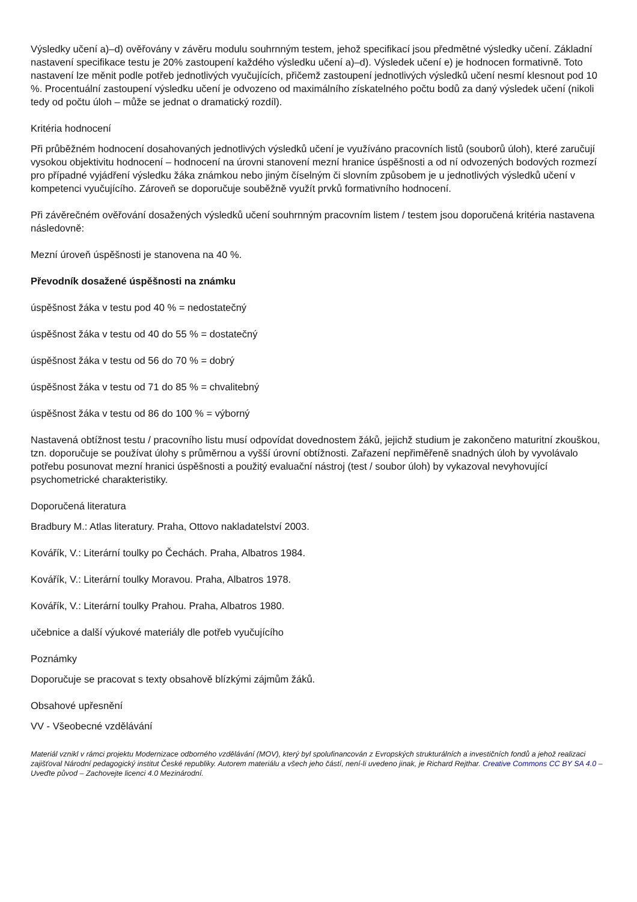Výsledky učení a)–d) ověřovány v závěru modulu souhrnným testem, jehož specifikací jsou předmětné výsledky učení. Základní nastavení specifikace testu je 20% zastoupení každého výsledku učení a)–d). Výsledek učení e) je hodnocen formativně. Toto nastavení lze měnit podle potřeb jednotlivých vyučujících, přičemž zastoupení jednotlivých výsledků učení nesmí klesnout pod 10 %. Procentuální zastoupení výsledku učení je odvozeno od maximálního získatelného počtu bodů za daný výsledek učení (nikoli tedy od počtu úloh – může se jednat o dramatický rozdíl).
Kritéria hodnocení
Při průběžném hodnocení dosahovaných jednotlivých výsledků učení je využíváno pracovních listů (souborů úloh), které zaručují vysokou objektivitu hodnocení – hodnocení na úrovni stanovení mezní hranice úspěšnosti a od ní odvozených bodových rozmezí pro případné vyjádření výsledku žáka známkou nebo jiným číselným či slovním způsobem je u jednotlivých výsledků učení v kompetenci vyučujícího. Zároveň se doporučuje souběžně využít prvků formativního hodnocení.
Při závěrečném ověřování dosažených výsledků učení souhrnným pracovním listem / testem jsou doporučená kritéria nastavena následovně:
Mezní úroveň úspěšnosti je stanovena na 40 %.
Převodník dosažené úspěšnosti na známku
úspěšnost žáka v testu pod 40 % = nedostatečný
úspěšnost žáka v testu od 40 do 55 % = dostatečný
úspěšnost žáka v testu od 56 do 70 % = dobrý
úspěšnost žáka v testu od 71 do 85 % = chvalitebný
úspěšnost žáka v testu od 86 do 100 % = výborný
Nastavená obtížnost testu / pracovního listu musí odpovídat dovednostem žáků, jejichž studium je zakončeno maturitní zkouškou, tzn. doporučuje se používat úlohy s průměrnou a vyšší úrovní obtížnosti. Zařazení nepřiměřeně snadných úloh by vyvolávalo potřebu posunovat mezní hranici úspěšnosti a použitý evaluační nástroj (test / soubor úloh) by vykazoval nevyhovující psychometrické charakteristiky.
Doporučená literatura
Bradbury M.: Atlas literatury. Praha, Ottovo nakladatelství 2003.
Kovářík, V.: Literární toulky po Čechách. Praha, Albatros 1984.
Kovářík, V.: Literární toulky Moravou. Praha, Albatros 1978.
Kovářík, V.: Literární toulky Prahou. Praha, Albatros 1980.
učebnice a další výukové materiály dle potřeb vyučujícího
Poznámky
Doporučuje se pracovat s texty obsahově blízkými zájmům žáků.
Obsahové upřesnění
VV - Všeobecné vzdělávání
Materiál vznikl v rámci projektu Modernizace odborného vzdělávání (MOV), který byl spolufinancován z Evropských strukturálních a investičních fondů a jehož realizaci zajišťoval Národní pedagogický institut České republiky. Autorem materiálu a všech jeho částí, není-li uvedeno jinak, je Richard Rejthar. Creative Commons CC BY SA 4.0 – Uveďte původ – Zachovejte licenci 4.0 Mezinárodní.